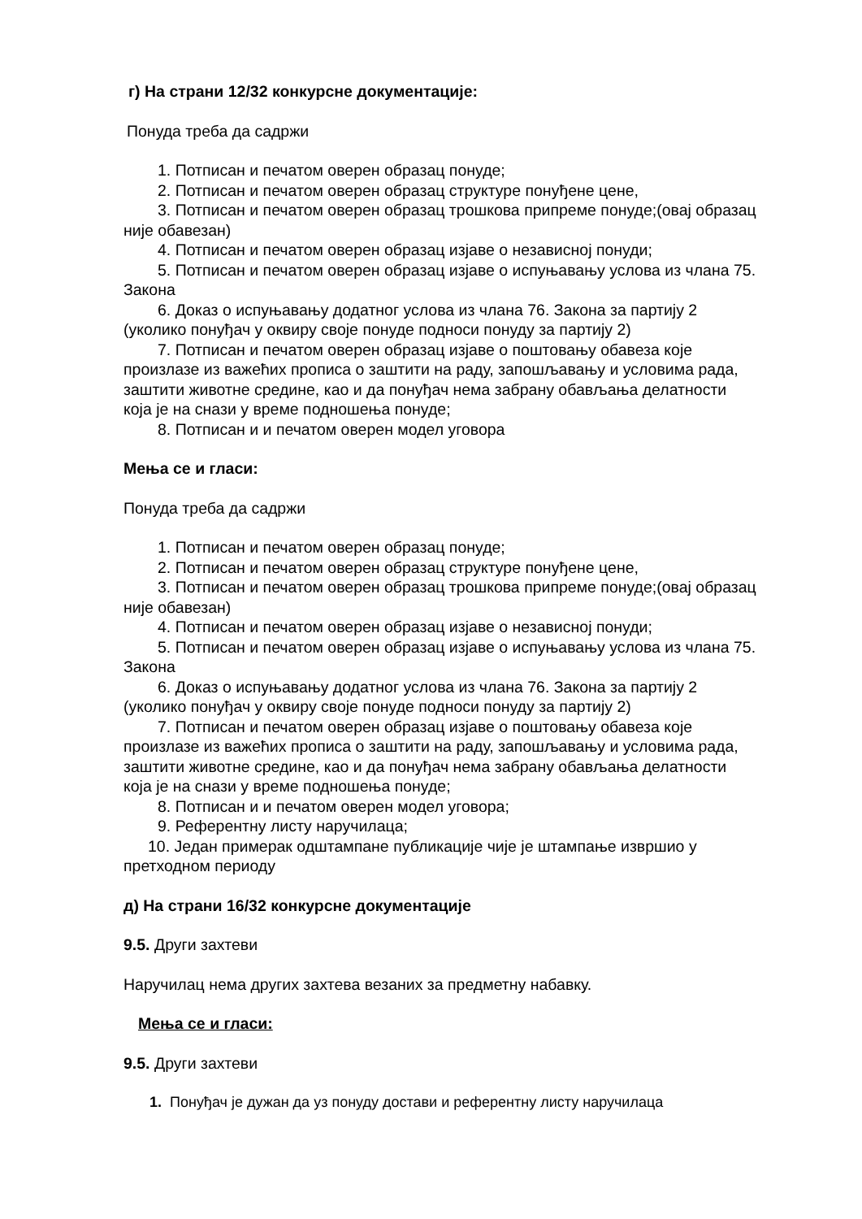г) На страни 12/32 конкурсне документације:
Понуда треба да садржи
1. Потписан и печатом оверен образац понуде;
2. Потписан и печатом оверен образац структуре понуђене цене,
3. Потписан и печатом оверен образац трошкова припреме понуде;(овај образац није обавезан)
4. Потписан и печатом оверен образац изјаве о независној понуди;
5. Потписан и печатом оверен образац изјаве о испуњавању услова из члана 75. Закона
6. Доказ о испуњавању додатног услова из члана 76. Закона за партију 2 (уколико понуђач у оквиру своје понуде подноси понуду за партију 2)
7. Потписан и печатом оверен образац изјаве о поштовању обавеза које произлазе из важећих прописа о заштити на раду, запошљавању и условима рада, заштити животне средине, као и да понуђач нема забрану обављања делатности која је на снази у време подношења понуде;
8. Потписан и и печатом оверен модел уговора
Мења се и гласи:
Понуда треба да садржи
1. Потписан и печатом оверен образац понуде;
2. Потписан и печатом оверен образац структуре понуђене цене,
3. Потписан и печатом оверен образац трошкова припреме понуде;(овај образац није обавезан)
4. Потписан и печатом оверен образац изјаве о независној понуди;
5. Потписан и печатом оверен образац изјаве о испуњавању услова из члана 75. Закона
6. Доказ о испуњавању додатног услова из члана 76. Закона за партију 2 (уколико понуђач у оквиру своје понуде подноси понуду за партију 2)
7. Потписан и печатом оверен образац изјаве о поштовању обавеза које произлазе из важећих прописа о заштити на раду, запошљавању и условима рада, заштити животне средине, као и да понуђач нема забрану обављања делатности која је на снази у време подношења понуде;
8. Потписан и и печатом оверен модел уговора;
9. Референтну листу наручилаца;
10. Један примерак одштампане публикације чије је штампање извршио у претходном периоду
д) На страни 16/32 конкурсне документације
9.5. Други захтеви
Наручилац нема других захтева везаних за предметну набавку.
Мења се и гласи:
9.5. Други захтеви
1. Понуђач је дужан да уз понуду достави и референтну листу наручилаца